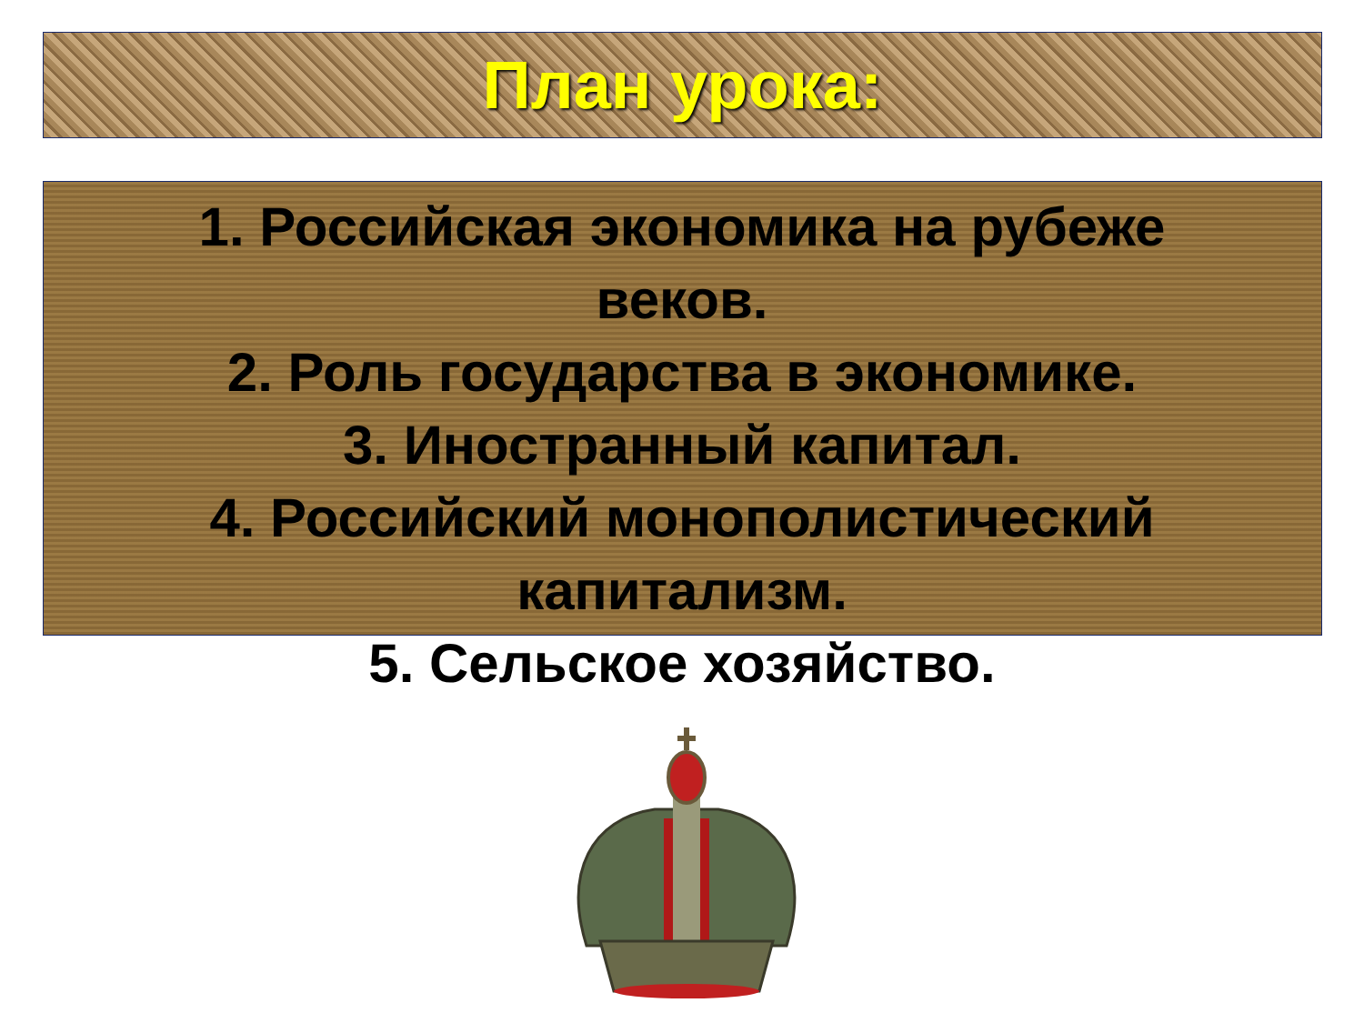План урока:
1. Российская экономика на рубеже веков.
2. Роль государства в экономике.
3. Иностранный капитал.
4. Российский монополистический капитализм.
5. Сельское хозяйство.